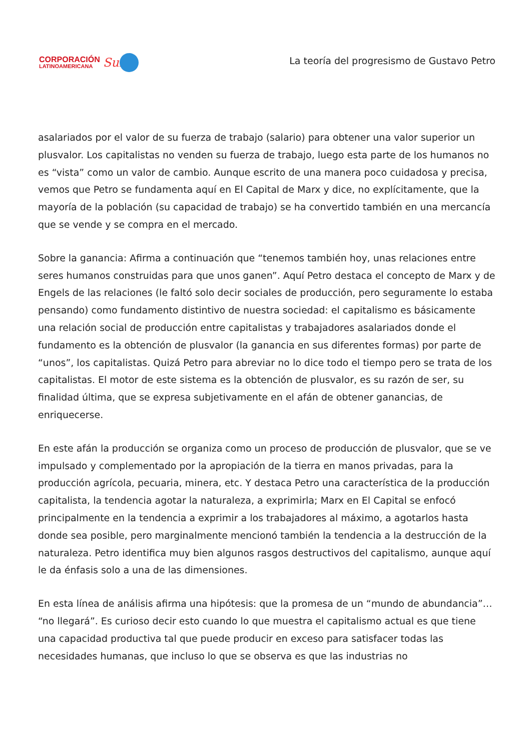CORPORACIÓN
LATINOAMERICANA
Sur
La teoría del progresismo de Gustavo Petro
asalariados por el valor de su fuerza de trabajo (salario) para obtener una valor superior un plusvalor. Los capitalistas no venden su fuerza de trabajo, luego esta parte de los humanos no es “vista” como un valor de cambio. Aunque escrito de una manera poco cuidadosa y precisa, vemos que Petro se fundamenta aquí en El Capital de Marx y dice, no explícitamente, que la mayoría de la población (su capacidad de trabajo) se ha convertido también en una mercancía que se vende y se compra en el mercado.
Sobre la ganancia: Afirma a continuación que “tenemos también hoy, unas relaciones entre seres humanos construidas para que unos ganen”. Aquí Petro destaca el concepto de Marx y de Engels de las relaciones (le faltó solo decir sociales de producción, pero seguramente lo estaba pensando) como fundamento distintivo de nuestra sociedad: el capitalismo es básicamente una relación social de producción entre capitalistas y trabajadores asalariados donde el fundamento es la obtención de plusvalor (la ganancia en sus diferentes formas) por parte de “unos”, los capitalistas. Quizá Petro para abreviar no lo dice todo el tiempo pero se trata de los capitalistas. El motor de este sistema es la obtención de plusvalor, es su razón de ser, su finalidad última, que se expresa subjetivamente en el afán de obtener ganancias, de enriquecerse.
En este afán la producción se organiza como un proceso de producción de plusvalor, que se ve impulsado y complementado por la apropiación de la tierra en manos privadas, para la producción agrícola, pecuaria, minera, etc. Y destaca Petro una característica de la producción capitalista, la tendencia agotar la naturaleza, a exprimirla; Marx en El Capital se enfocó principalmente en la tendencia a exprimir a los trabajadores al máximo, a agotarlos hasta donde sea posible, pero marginalmente mencionó también la tendencia a la destrucción de la naturaleza. Petro identifica muy bien algunos rasgos destructivos del capitalismo, aunque aquí le da énfasis solo a una de las dimensiones.
En esta línea de análisis afirma una hipótesis: que la promesa de un “mundo de abundancia”… “no llegará”. Es curioso decir esto cuando lo que muestra el capitalismo actual es que tiene una capacidad productiva tal que puede producir en exceso para satisfacer todas las necesidades humanas, que incluso lo que se observa es que las industrias no